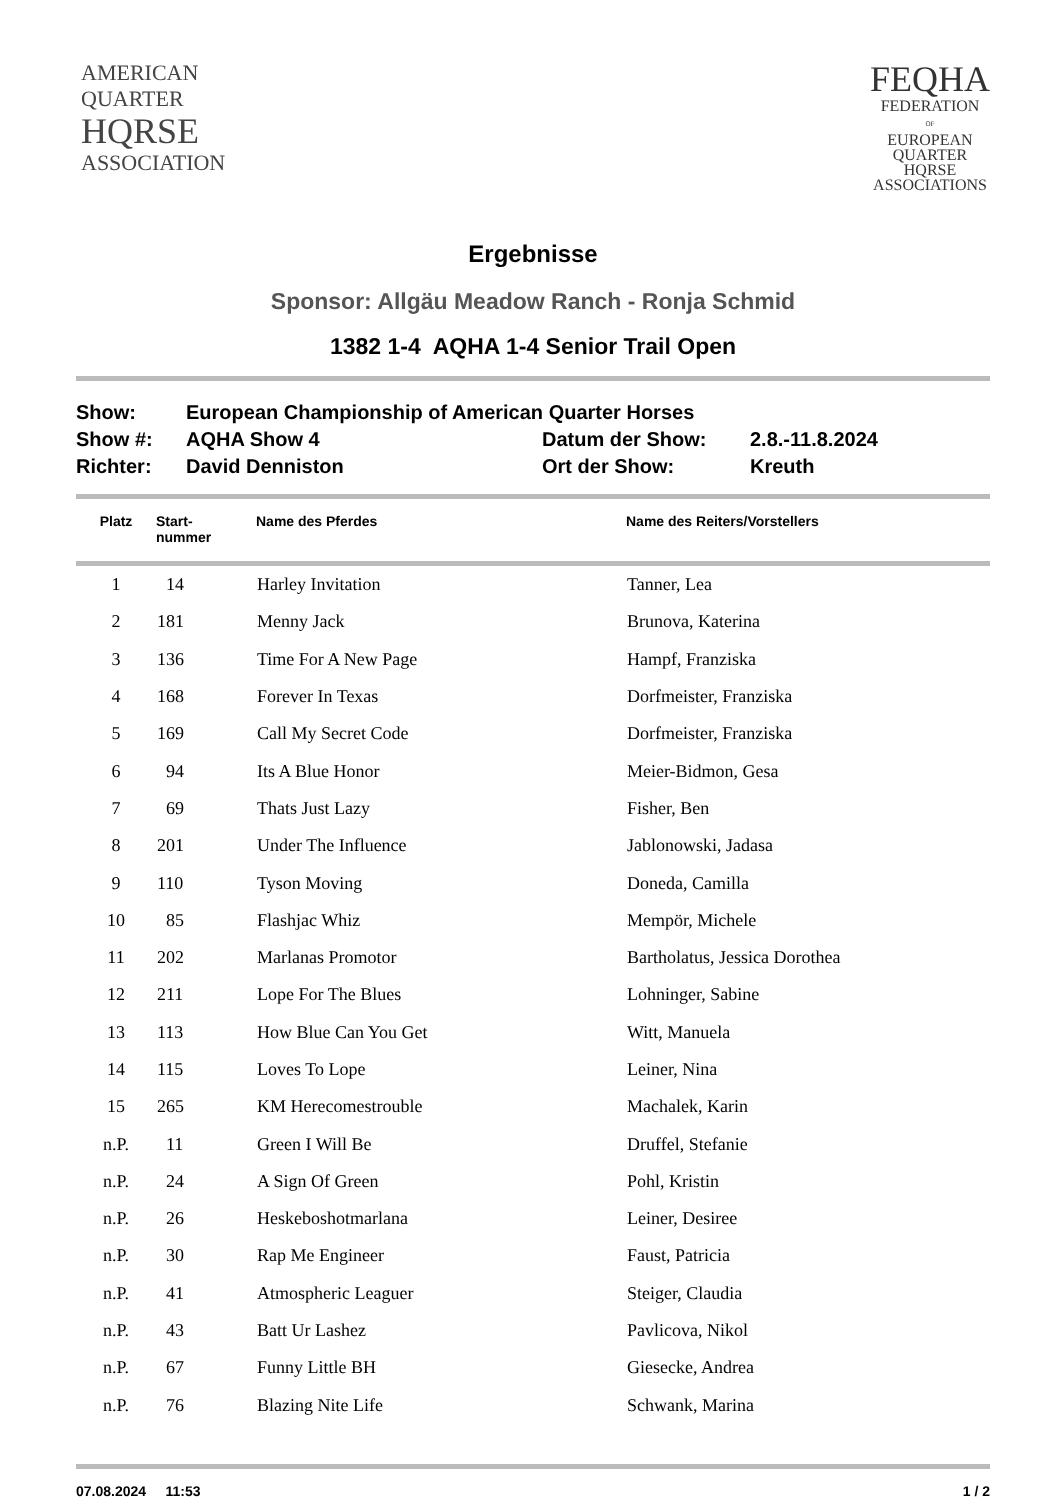AMERICAN
QUARTER
HQRSE
ASSOCIATION
FEQHA
FEDERATION
OF
EUROPEAN
QUARTER
HQRSE
ASSOCIATIONS
Ergebnisse
Sponsor: Allgäu Meadow Ranch - Ronja Schmid
1382 1-4 AQHA 1-4 Senior Trail Open
| Show: | European Championship of American Quarter Horses | | |
| Show #: | AQHA Show 4 | Datum der Show: | 2.8.-11.8.2024 |
| Richter: | David Denniston | Ort der Show: | Kreuth |
| Platz | Start- nummer | Name des Pferdes | Name des Reiters/Vorstellers |
| --- | --- | --- | --- |
| 1 | 14 | Harley Invitation | Tanner, Lea |
| 2 | 181 | Menny Jack | Brunova, Katerina |
| 3 | 136 | Time For A New Page | Hampf, Franziska |
| 4 | 168 | Forever In Texas | Dorfmeister, Franziska |
| 5 | 169 | Call My Secret Code | Dorfmeister, Franziska |
| 6 | 94 | Its A Blue Honor | Meier-Bidmon, Gesa |
| 7 | 69 | Thats Just Lazy | Fisher, Ben |
| 8 | 201 | Under The Influence | Jablonowski, Jadasa |
| 9 | 110 | Tyson Moving | Doneda, Camilla |
| 10 | 85 | Flashjac Whiz | Mempör, Michele |
| 11 | 202 | Marlanas Promotor | Bartholatus, Jessica Dorothea |
| 12 | 211 | Lope For The Blues | Lohninger, Sabine |
| 13 | 113 | How Blue Can You Get | Witt, Manuela |
| 14 | 115 | Loves To Lope | Leiner, Nina |
| 15 | 265 | KM Herecomestrouble | Machalek, Karin |
| n.P. | 11 | Green I Will Be | Druffel, Stefanie |
| n.P. | 24 | A Sign Of Green | Pohl, Kristin |
| n.P. | 26 | Heskeboshotmarlana | Leiner, Desiree |
| n.P. | 30 | Rap Me Engineer | Faust, Patricia |
| n.P. | 41 | Atmospheric Leaguer | Steiger, Claudia |
| n.P. | 43 | Batt Ur Lashez | Pavlicova, Nikol |
| n.P. | 67 | Funny Little BH | Giesecke, Andrea |
| n.P. | 76 | Blazing Nite Life | Schwank, Marina |
07.08.2024 11:53 1 / 2